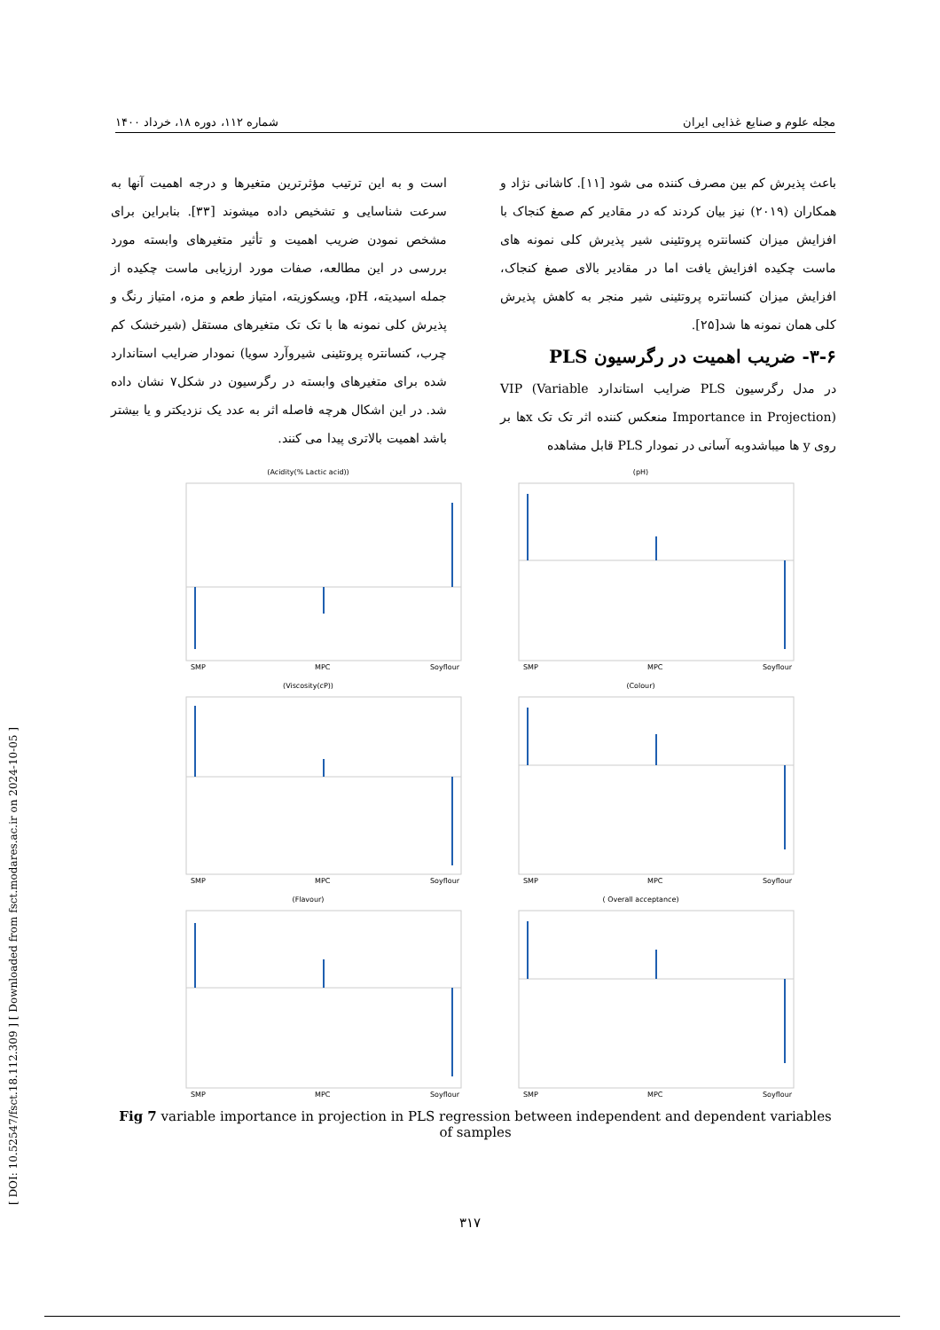[ DOI: 10.52547/fsct.18.112.309 ] [ Downloaded from fsct.modares.ac.ir on 2024-10-05 ]
مجله علوم و صنایع غذایی ایران شماره ۱۱۲، دوره ۱۸، خرداد ۱۴۰۰
باعث پذیرش کم بین مصرف کننده می شود [۱۱]. کاشانی نژاد و همکاران (۲۰۱۹) نیز بیان کردند که در مقادیر کم صمغ کنجاک با افزایش میزان کنسانتره پروتئینی شیر پذیرش کلی نمونه های ماست چکیده افزایش یافت اما در مقادیر بالای صمغ کنجاک، افزایش میزان کنسانتره پروتئینی شیر منجر به کاهش پذیرش کلی همان نمونه ها شد[۲۵].
۳-۶- ضریب اهمیت در رگرسیون PLS
در مدل رگرسیون PLS ضرایب استاندارد VIP (Variable Importance in Projection) منعکس کننده اثر تک تک xها بر روی y ها میباشدوبه آسانی در نمودار PLS قابل مشاهده
است و به این ترتیب مؤثرترین متغیرها و درجه اهمیت آنها به سرعت شناسایی و تشخیص داده میشوند [۳۳]. بنابراین برای مشخص نمودن ضریب اهمیت و تأثیر متغیرهای وابسته مورد بررسی در این مطالعه، صفات مورد ارزیابی ماست چکیده از جمله اسیدیته، pH، ویسکوزیته، امتیاز طعم و مزه، امتیاز رنگ و پذیرش کلی نمونه ها با تک تک متغیرهای مستقل (شیرخشک کم چرب، کنسانتره پروتئینی شیروآرد سویا) نمودار ضرایب استاندارد شده برای متغیرهای وابسته در رگرسیون در شکل۷ نشان داده شد. در این اشکال هرچه فاصله اثر به عدد یک نزدیکتر و یا بیشتر باشد اهمیت بالاتری پیدا می کنند.
(Acidity(% Lactic acid))
SMP
MPC
Soyflour
(pH)
SMP
MPC
Soyflour
(Viscosity(cP))
SMP
MPC
Soyflour
(Colour)
SMP
MPC
Soyflour
(Flavour)
SMP
MPC
Soyflour
( Overall acceptance)
SMP
MPC
Soyflour
Fig 7 variable importance in projection in PLS regression between independent and dependent variables of samples
۳۱۷